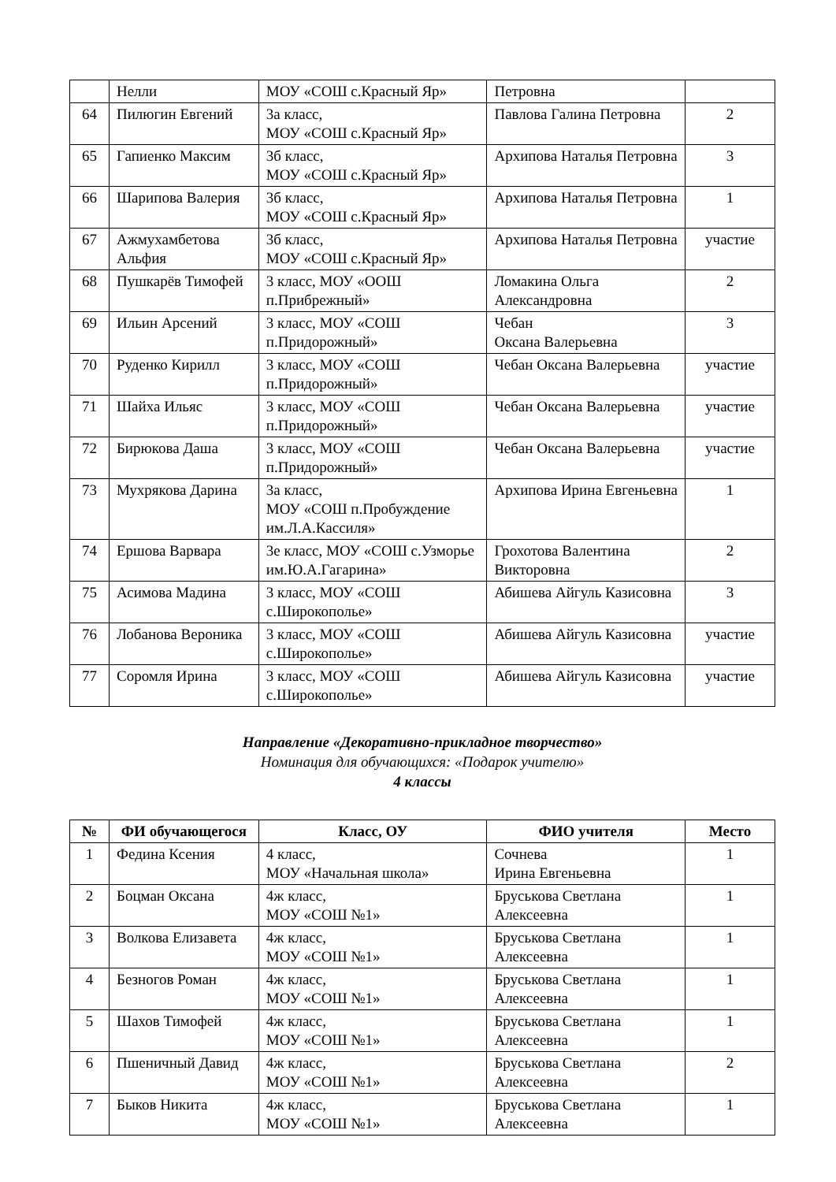| | Нелли | МОУ «СОШ с.Красный Яр» | Петровна | |
| 64 | Пилюгин Евгений | 3а класс, МОУ «СОШ с.Красный Яр» | Павлова Галина Петровна | 2 |
| 65 | Гапиенко Максим | 3б класс, МОУ «СОШ с.Красный Яр» | Архипова Наталья Петровна | 3 |
| 66 | Шарипова Валерия | 3б класс, МОУ «СОШ с.Красный Яр» | Архипова Наталья Петровна | 1 |
| 67 | Ажмухамбетова Альфия | 3б класс, МОУ «СОШ с.Красный Яр» | Архипова Наталья Петровна | участие |
| 68 | Пушкарёв Тимофей | 3 класс, МОУ «ООШ п.Прибрежный» | Ломакина Ольга Александровна | 2 |
| 69 | Ильин Арсений | 3 класс, МОУ «СОШ п.Придорожный» | Чебан Оксана Валерьевна | 3 |
| 70 | Руденко Кирилл | 3 класс, МОУ «СОШ п.Придорожный» | Чебан Оксана Валерьевна | участие |
| 71 | Шайха Ильяс | 3 класс, МОУ «СОШ п.Придорожный» | Чебан Оксана Валерьевна | участие |
| 72 | Бирюкова Даша | 3 класс, МОУ «СОШ п.Придорожный» | Чебан Оксана Валерьевна | участие |
| 73 | Мухрякова Дарина | 3а класс, МОУ «СОШ п.Пробуждение им.Л.А.Кассиля» | Архипова Ирина Евгеньевна | 1 |
| 74 | Ершова Варвара | 3е класс, МОУ «СОШ с.Узморье им.Ю.А.Гагарина» | Грохотова Валентина Викторовна | 2 |
| 75 | Асимова Мадина | 3 класс, МОУ «СОШ с.Широкополье» | Абишева Айгуль Казисовна | 3 |
| 76 | Лобанова Вероника | 3 класс, МОУ «СОШ с.Широкополье» | Абишева Айгуль Казисовна | участие |
| 77 | Соромля Ирина | 3 класс, МОУ «СОШ с.Широкополье» | Абишева Айгуль Казисовна | участие |
Направление «Декоративно-прикладное творчество»
Номинация для обучающихся: «Подарок учителю»
4 классы
| № | ФИ обучающегося | Класс, ОУ | ФИО учителя | Место |
| --- | --- | --- | --- | --- |
| 1 | Федина Ксения | 4 класс, МОУ «Начальная школа» | Сочнева Ирина Евгеньевна | 1 |
| 2 | Боцман Оксана | 4ж класс, МОУ «СОШ №1» | Бруськова Светлана Алексеевна | 1 |
| 3 | Волкова Елизавета | 4ж класс, МОУ «СОШ №1» | Бруськова Светлана Алексеевна | 1 |
| 4 | Безногов Роман | 4ж класс, МОУ «СОШ №1» | Бруськова Светлана Алексеевна | 1 |
| 5 | Шахов Тимофей | 4ж класс, МОУ «СОШ №1» | Бруськова Светлана Алексеевна | 1 |
| 6 | Пшеничный Давид | 4ж класс, МОУ «СОШ №1» | Бруськова Светлана Алексеевна | 2 |
| 7 | Быков Никита | 4ж класс, МОУ «СОШ №1» | Бруськова Светлана Алексеевна | 1 |